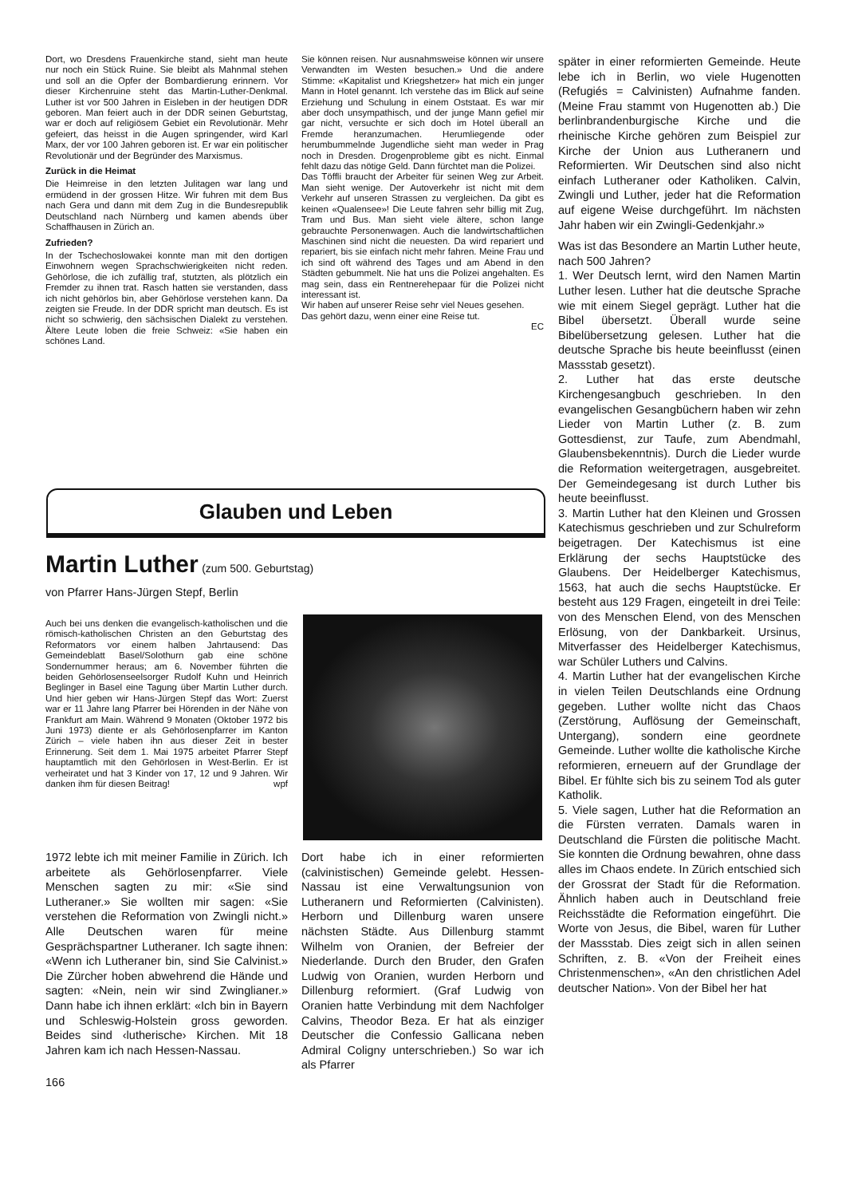Dort, wo Dresdens Frauenkirche stand, sieht man heute nur noch ein Stück Ruine. Sie bleibt als Mahnmal stehen und soll an die Opfer der Bombardierung erinnern. Vor dieser Kirchenruine steht das Martin-Luther-Denkmal. Luther ist vor 500 Jahren in Eisleben in der heutigen DDR geboren. Man feiert auch in der DDR seinen Geburtstag, war er doch auf religiösem Gebiet ein Revolutionär. Mehr gefeiert, das heisst in die Augen springender, wird Karl Marx, der vor 100 Jahren geboren ist. Er war ein politischer Revolutionär und der Begründer des Marxismus.
Zurück in die Heimat
Die Heimreise in den letzten Julitagen war lang und ermüdend in der grossen Hitze. Wir fuhren mit dem Bus nach Gera und dann mit dem Zug in die Bundesrepublik Deutschland nach Nürnberg und kamen abends über Schaffhausen in Zürich an.
Zufrieden?
In der Tschechoslowakei konnte man mit den dortigen Einwohnern wegen Sprachschwierigkeiten nicht reden. Gehörlose, die ich zufällig traf, stutzten, als plötzlich ein Fremder zu ihnen trat. Rasch hatten sie verstanden, dass ich nicht gehörlos bin, aber Gehörlose verstehen kann. Da zeigten sie Freude. In der DDR spricht man deutsch. Es ist nicht so schwierig, den sächsischen Dialekt zu verstehen. Ältere Leute loben die freie Schweiz: «Sie haben ein schönes Land.
Sie können reisen. Nur ausnahmsweise können wir unsere Verwandten im Westen besuchen.» Und die andere Stimme: «Kapitalist und Kriegshetzer» hat mich ein junger Mann in Hotel genannt. Ich verstehe das im Blick auf seine Erziehung und Schulung in einem Oststaat. Es war mir aber doch unsympathisch, und der junge Mann gefiel mir gar nicht, versuchte er sich doch im Hotel überall an Fremde heranzumachen. Herumliegende oder herumbummelnde Jugendliche sieht man weder in Prag noch in Dresden. Drogenprobleme gibt es nicht. Einmal fehlt dazu das nötige Geld. Dann fürchtet man die Polizei.
Das Töffli braucht der Arbeiter für seinen Weg zur Arbeit. Man sieht wenige. Der Autoverkehr ist nicht mit dem Verkehr auf unseren Strassen zu vergleichen. Da gibt es keinen «Qualensee»! Die Leute fahren sehr billig mit Zug, Tram und Bus. Man sieht viele ältere, schon lange gebrauchte Personenwagen. Auch die landwirtschaftlichen Maschinen sind nicht die neuesten. Da wird repariert und repariert, bis sie einfach nicht mehr fahren. Meine Frau und ich sind oft während des Tages und am Abend in den Städten gebummelt. Nie hat uns die Polizei angehalten. Es mag sein, dass ein Rentnerehepaar für die Polizei nicht interessant ist.
Wir haben auf unserer Reise sehr viel Neues gesehen.
Das gehört dazu, wenn einer eine Reise tut.
EC
Glauben und Leben
Martin Luther (zum 500. Geburtstag)
von Pfarrer Hans-Jürgen Stepf, Berlin
Auch bei uns denken die evangelisch-katholischen und die römisch-katholischen Christen an den Geburtstag des Reformators vor einem halben Jahrtausend: Das Gemeindeblatt Basel/Solothurn gab eine schöne Sondernummer heraus; am 6. November führten die beiden Gehörlosenseelsorger Rudolf Kuhn und Heinrich Beglinger in Basel eine Tagung über Martin Luther durch. Und hier geben wir Hans-Jürgen Stepf das Wort: Zuerst war er 11 Jahre lang Pfarrer bei Hörenden in der Nähe von Frankfurt am Main. Während 9 Monaten (Oktober 1972 bis Juni 1973) diente er als Gehörlosenpfarrer im Kanton Zürich – viele haben ihn aus dieser Zeit in bester Erinnerung. Seit dem 1. Mai 1975 arbeitet Pfarrer Stepf hauptamtlich mit den Gehörlosen in West-Berlin. Er ist verheiratet und hat 3 Kinder von 17, 12 und 9 Jahren. Wir danken ihm für diesen Beitrag! wpf
1972 lebte ich mit meiner Familie in Zürich. Ich arbeitete als Gehörlosenpfarrer. Viele Menschen sagten zu mir: «Sie sind Lutheraner.» Sie wollten mir sagen: «Sie verstehen die Reformation von Zwingli nicht.» Alle Deutschen waren für meine Gesprächspartner Lutheraner. Ich sagte ihnen: «Wenn ich Lutheraner bin, sind Sie Calvinist.» Die Zürcher hoben abwehrend die Hände und sagten: «Nein, nein wir sind Zwinglianer.» Dann habe ich ihnen erklärt: «Ich bin in Bayern und Schleswig-Holstein gross geworden. Beides sind ‹lutherische› Kirchen. Mit 18 Jahren kam ich nach Hessen-Nassau.
166
Dort habe ich in einer reformierten (calvinistischen) Gemeinde gelebt. Hessen-Nassau ist eine Verwaltungsunion von Lutheranern und Reformierten (Calvinisten). Herborn und Dillenburg waren unsere nächsten Städte. Aus Dillenburg stammt Wilhelm von Oranien, der Befreier der Niederlande. Durch den Bruder, den Grafen Ludwig von Oranien, wurden Herborn und Dillenburg reformiert. (Graf Ludwig von Oranien hatte Verbindung mit dem Nachfolger Calvins, Theodor Beza. Er hat als einziger Deutscher die Confessio Gallicana neben Admiral Coligny unterschrieben.) So war ich als Pfarrer
später in einer reformierten Gemeinde. Heute lebe ich in Berlin, wo viele Hugenotten (Refugiés = Calvinisten) Aufnahme fanden. (Meine Frau stammt von Hugenotten ab.) Die berlinbrandenburgische Kirche und die rheinische Kirche gehören zum Beispiel zur Kirche der Union aus Lutheranern und Reformierten. Wir Deutschen sind also nicht einfach Lutheraner oder Katholiken. Calvin, Zwingli und Luther, jeder hat die Reformation auf eigene Weise durchgeführt. Im nächsten Jahr haben wir ein Zwingli-Gedenkjahr.»
Was ist das Besondere an Martin Luther heute, nach 500 Jahren?
1. Wer Deutsch lernt, wird den Namen Martin Luther lesen. Luther hat die deutsche Sprache wie mit einem Siegel geprägt. Luther hat die Bibel übersetzt. Überall wurde seine Bibelübersetzung gelesen. Luther hat die deutsche Sprache bis heute beeinflusst (einen Massstab gesetzt).
2. Luther hat das erste deutsche Kirchengesangbuch geschrieben. In den evangelischen Gesangbüchern haben wir zehn Lieder von Martin Luther (z. B. zum Gottesdienst, zur Taufe, zum Abendmahl, Glaubensbekenntnis). Durch die Lieder wurde die Reformation weitergetragen, ausgebreitet. Der Gemeindegesang ist durch Luther bis heute beeinflusst.
3. Martin Luther hat den Kleinen und Grossen Katechismus geschrieben und zur Schulreform beigetragen. Der Katechismus ist eine Erklärung der sechs Hauptstücke des Glaubens. Der Heidelberger Katechismus, 1563, hat auch die sechs Hauptstücke. Er besteht aus 129 Fragen, eingeteilt in drei Teile: von des Menschen Elend, von des Menschen Erlösung, von der Dankbarkeit. Ursinus, Mitverfasser des Heidelberger Katechismus, war Schüler Luthers und Calvins.
4. Martin Luther hat der evangelischen Kirche in vielen Teilen Deutschlands eine Ordnung gegeben. Luther wollte nicht das Chaos (Zerstörung, Auflösung der Gemeinschaft, Untergang), sondern eine geordnete Gemeinde. Luther wollte die katholische Kirche reformieren, erneuern auf der Grundlage der Bibel. Er fühlte sich bis zu seinem Tod als guter Katholik.
5. Viele sagen, Luther hat die Reformation an die Fürsten verraten. Damals waren in Deutschland die Fürsten die politische Macht. Sie konnten die Ordnung bewahren, ohne dass alles im Chaos endete. In Zürich entschied sich der Grossrat der Stadt für die Reformation. Ähnlich haben auch in Deutschland freie Reichsstädte die Reformation eingeführt. Die Worte von Jesus, die Bibel, waren für Luther der Massstab. Dies zeigt sich in allen seinen Schriften, z. B. «Von der Freiheit eines Christenmenschen», «An den christlichen Adel deutscher Nation». Von der Bibel her hat